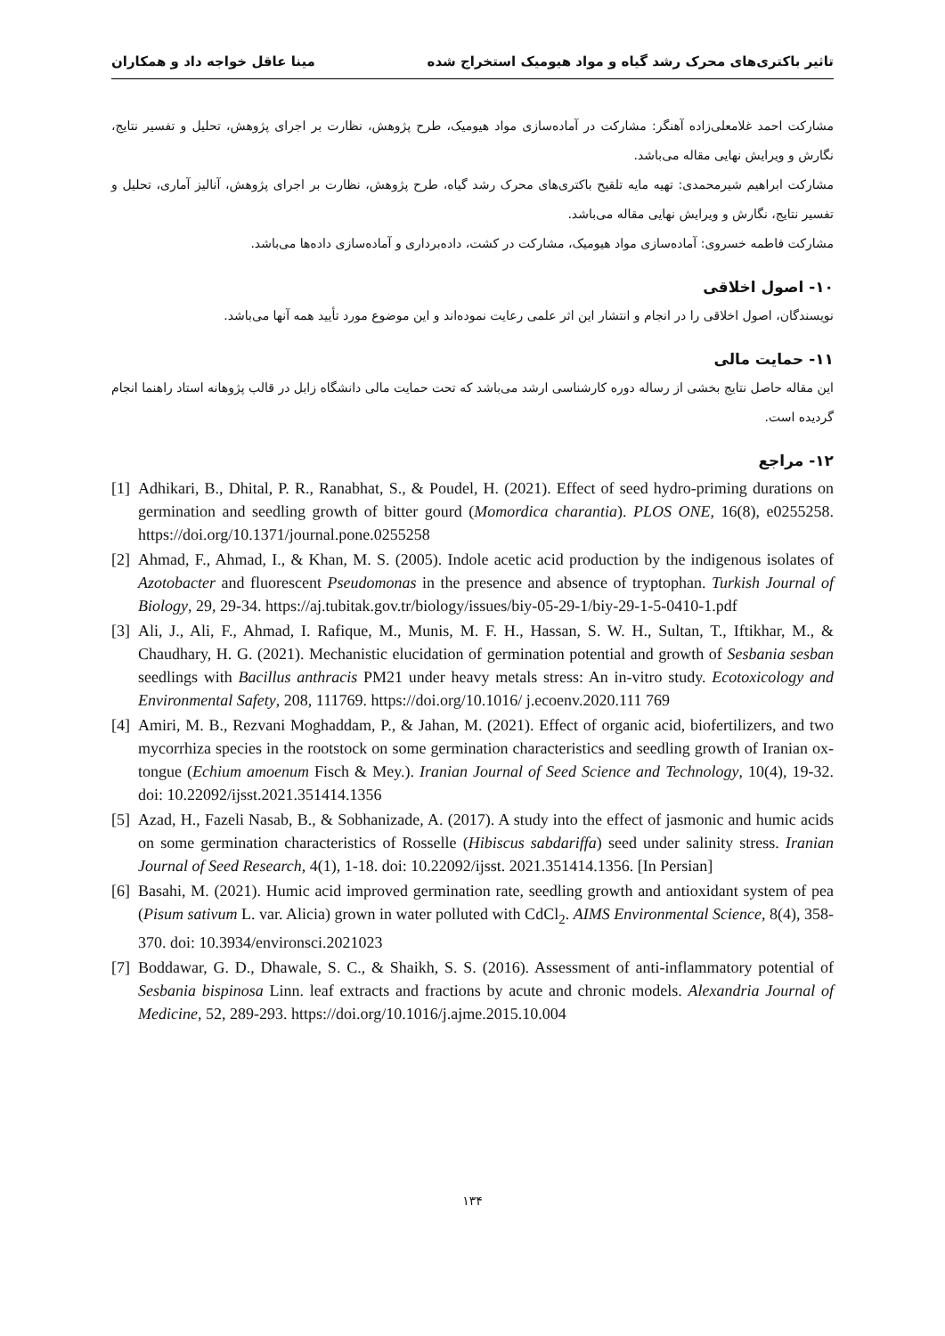تاثیر باکتری‌های محرک رشد گیاه و مواد هیومیک استخراج شده مینا عاقل خواجه داد و همکاران
مشارکت احمد غلامعلی‌زاده آهنگر: مشارکت در آماده‌سازی مواد هیومیک، طرح پژوهش، نظارت بر اجرای پژوهش، تحلیل و تفسیر نتایج، نگارش و ویرایش نهایی مقاله می‌باشد.
مشارکت ابراهیم شیرمحمدی: تهیه مایه تلقیح باکتری‌های محرک رشد گیاه، طرح پژوهش، نظارت بر اجرای پژوهش، آنالیز آماری، تحلیل و تفسیر نتایج، نگارش و ویرایش نهایی مقاله می‌باشد.
مشارکت فاطمه خسروی: آماده‌سازی مواد هیومیک، مشارکت در کشت، داده‌برداری و آماده‌سازی داده‌ها می‌باشد.
۱۰- اصول اخلاقی
نویسندگان، اصول اخلاقی را در انجام و انتشار این اثر علمی رعایت نموده‌اند و این موضوع مورد تأیید همه آنها می‌باشد.
۱۱- حمایت مالی
این مقاله حاصل نتایج بخشی از رساله دوره کارشناسی ارشد می‌باشد که تحت حمایت مالی دانشگاه زابل در قالب پژوهانه استاد راهنما انجام گردیده است.
۱۲- مراجع
[1] Adhikari, B., Dhital, P. R., Ranabhat, S., & Poudel, H. (2021). Effect of seed hydro-priming durations on germination and seedling growth of bitter gourd (Momordica charantia). PLOS ONE, 16(8), e0255258. https://doi.org/10.1371/journal.pone.0255258
[2] Ahmad, F., Ahmad, I., & Khan, M. S. (2005). Indole acetic acid production by the indigenous isolates of Azotobacter and fluorescent Pseudomonas in the presence and absence of tryptophan. Turkish Journal of Biology, 29, 29-34. https://aj.tubitak.gov.tr/biology/issues/biy-05-29-1/biy-29-1-5-0410-1.pdf
[3] Ali, J., Ali, F., Ahmad, I. Rafique, M., Munis, M. F. H., Hassan, S. W. H., Sultan, T., Iftikhar, M., & Chaudhary, H. G. (2021). Mechanistic elucidation of germination potential and growth of Sesbania sesban seedlings with Bacillus anthracis PM21 under heavy metals stress: An in-vitro study. Ecotoxicology and Environmental Safety, 208, 111769. https://doi.org/10.1016/ j.ecoenv.2020.111 769
[4] Amiri, M. B., Rezvani Moghaddam, P., & Jahan, M. (2021). Effect of organic acid, biofertilizers, and two mycorrhiza species in the rootstock on some germination characteristics and seedling growth of Iranian ox-tongue (Echium amoenum Fisch & Mey.). Iranian Journal of Seed Science and Technology, 10(4), 19-32. doi: 10.22092/ijsst.2021.351414.1356
[5] Azad, H., Fazeli Nasab, B., & Sobhanizade, A. (2017). A study into the effect of jasmonic and humic acids on some germination characteristics of Rosselle (Hibiscus sabdariffa) seed under salinity stress. Iranian Journal of Seed Research, 4(1), 1-18. doi: 10.22092/ijsst. 2021.351414.1356. [In Persian]
[6] Basahi, M. (2021). Humic acid improved germination rate, seedling growth and antioxidant system of pea (Pisum sativum L. var. Alicia) grown in water polluted with CdCl<sub>2</sub>. AIMS Environmental Science, 8(4), 358-370. doi: 10.3934/environsci.2021023
[7] Boddawar, G. D., Dhawale, S. C., & Shaikh, S. S. (2016). Assessment of anti-inflammatory potential of Sesbania bispinosa Linn. leaf extracts and fractions by acute and chronic models. Alexandria Journal of Medicine, 52, 289-293. https://doi.org/10.1016/j.ajme.2015.10.004
۱۳۴